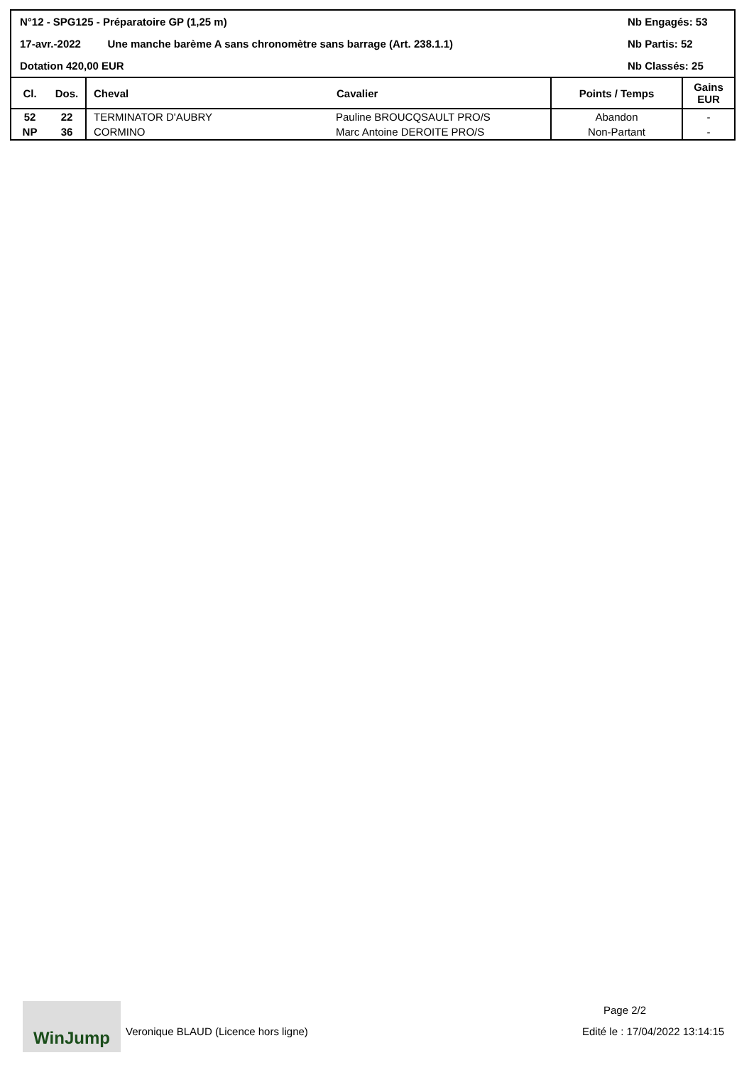N°12 - SPG125 - Préparatoire GP (1,25 m) Nb Engagés: 53
17-avr.-2022 Une manche barème A sans chronomètre sans barrage (Art. 238.1.1) Nb Partis: 52
Dotation 420,00 EUR Nb Classés: 25
| Cl. | Dos. | Cheval | Cavalier | Points / Temps | Gains EUR |
| --- | --- | --- | --- | --- | --- |
| 52 | 22 | TERMINATOR D'AUBRY | Pauline BROUCQSAULT PRO/S | Abandon | - |
| NP | 36 | CORMINO | Marc Antoine DEROITE PRO/S | Non-Partant | - |
WinJump
Veronique BLAUD (Licence hors ligne)
Page 2/2
Edité le : 17/04/2022 13:14:15